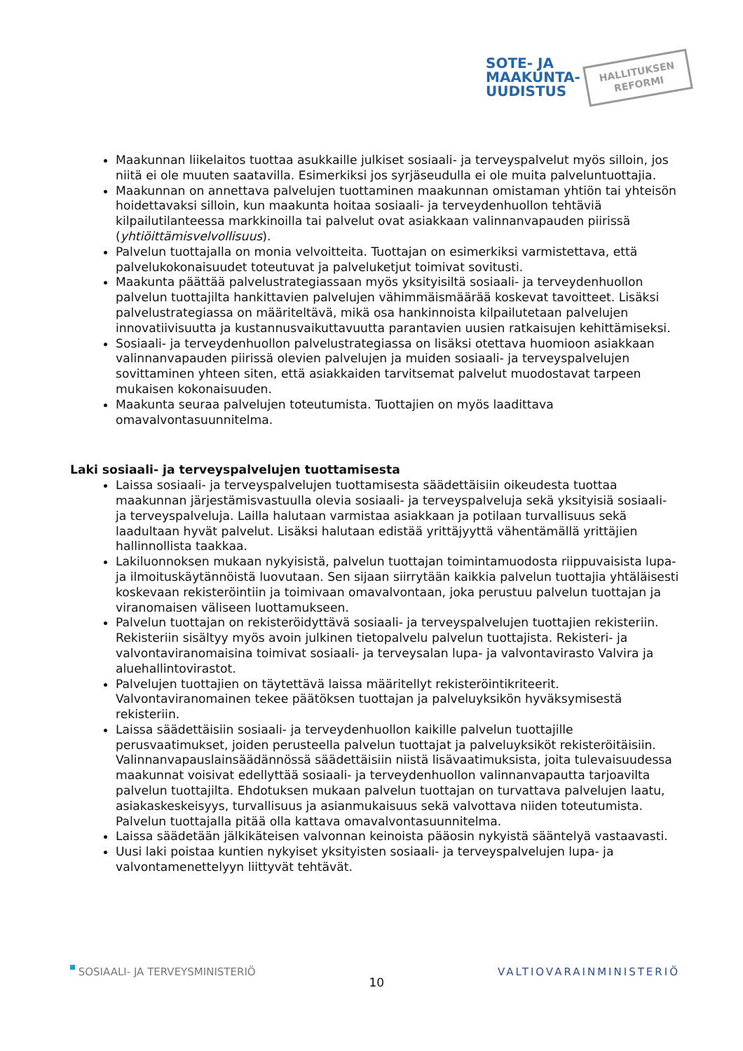SOTE- JA
MAAKUNTA-
UUDISTUS
HALLITUKSEN
REFORMI
Maakunnan liikelaitos tuottaa asukkaille julkiset sosiaali- ja terveyspalvelut myös silloin, jos niitä ei ole muuten saatavilla. Esimerkiksi jos syrjäseudulla ei ole muita palveluntuottajia.
Maakunnan on annettava palvelujen tuottaminen maakunnan omistaman yhtiön tai yhteisön hoidettavaksi silloin, kun maakunta hoitaa sosiaali- ja terveydenhuollon tehtäviä kilpailutilanteessa markkinoilla tai palvelut ovat asiakkaan valinnanvapauden piirissä (yhtiöittämisvelvollisuus).
Palvelun tuottajalla on monia velvoitteita. Tuottajan on esimerkiksi varmistettava, että palvelukokonaisuudet toteutuvat ja palveluketjut toimivat sovitusti.
Maakunta päättää palvelustrategiassaan myös yksityisiltä sosiaali- ja terveydenhuollon palvelun tuottajilta hankittavien palvelujen vähimmäismäärää koskevat tavoitteet. Lisäksi palvelustrategiassa on määriteltävä, mikä osa hankinnoista kilpailutetaan palvelujen innovatiivisuutta ja kustannusvaikuttavuutta parantavien uusien ratkaisujen kehittämiseksi.
Sosiaali- ja terveydenhuollon palvelustrategiassa on lisäksi otettava huomioon asiakkaan valinnanvapauden piirissä olevien palvelujen ja muiden sosiaali- ja terveyspalvelujen sovittaminen yhteen siten, että asiakkaiden tarvitsemat palvelut muodostavat tarpeen mukaisen kokonaisuuden.
Maakunta seuraa palvelujen toteutumista. Tuottajien on myös laadittava omavalvontasuunnitelma.
Laki sosiaali- ja terveyspalvelujen tuottamisesta
Laissa sosiaali- ja terveyspalvelujen tuottamisesta säädettäisiin oikeudesta tuottaa maakunnan järjestämisvastuulla olevia sosiaali- ja terveyspalveluja sekä yksityisiä sosiaali- ja terveyspalveluja. Lailla halutaan varmistaa asiakkaan ja potilaan turvallisuus sekä laadultaan hyvät palvelut. Lisäksi halutaan edistää yrittäjyyttä vähentämällä yrittäjien hallinnollista taakkaa.
Lakiluonnoksen mukaan nykyisistä, palvelun tuottajan toimintamuodosta riippuvaisista lupa- ja ilmoituskäytännöistä luovutaan. Sen sijaan siirrytään kaikkia palvelun tuottajia yhtäläisesti koskevaan rekisteröintiin ja toimivaan omavalvontaan, joka perustuu palvelun tuottajan ja viranomaisen väliseen luottamukseen.
Palvelun tuottajan on rekisteröidyttävä sosiaali- ja terveyspalvelujen tuottajien rekisteriin. Rekisteriin sisältyy myös avoin julkinen tietopalvelu palvelun tuottajista. Rekisteri- ja valvontaviranomaisina toimivat sosiaali- ja terveysalan lupa- ja valvontavirasto Valvira ja aluehallintovirastot.
Palvelujen tuottajien on täytettävä laissa määritellyt rekisteröintikriteerit. Valvontaviranomainen tekee päätöksen tuottajan ja palveluyksikön hyväksymisestä rekisteriin.
Laissa säädettäisiin sosiaali- ja terveydenhuollon kaikille palvelun tuottajille perusvaatimukset, joiden perusteella palvelun tuottajat ja palveluyksiköt rekisteröitäisiin. Valinnanvapauslainsäädännössä säädettäisiin niistä lisävaatimuksista, joita tulevaisuudessa maakunnat voisivat edellyttää sosiaali- ja terveydenhuollon valinnanvapautta tarjoavilta palvelun tuottajilta. Ehdotuksen mukaan palvelun tuottajan on turvattava palvelujen laatu, asiakaskeskeisyys, turvallisuus ja asianmukaisuus sekä valvottava niiden toteutumista. Palvelun tuottajalla pitää olla kattava omavalvontasuunnitelma.
Laissa säädetään jälkikäteisen valvonnan keinoista pääosin nykyistä sääntelyä vastaavasti.
Uusi laki poistaa kuntien nykyiset yksityisten sosiaali- ja terveyspalvelujen lupa- ja valvontamenettelyyn liittyvät tehtävät.
SOSIAALI- JA TERVEYSMINISTERIÖ
10
VALTIOVARAINMINISTERIÖ